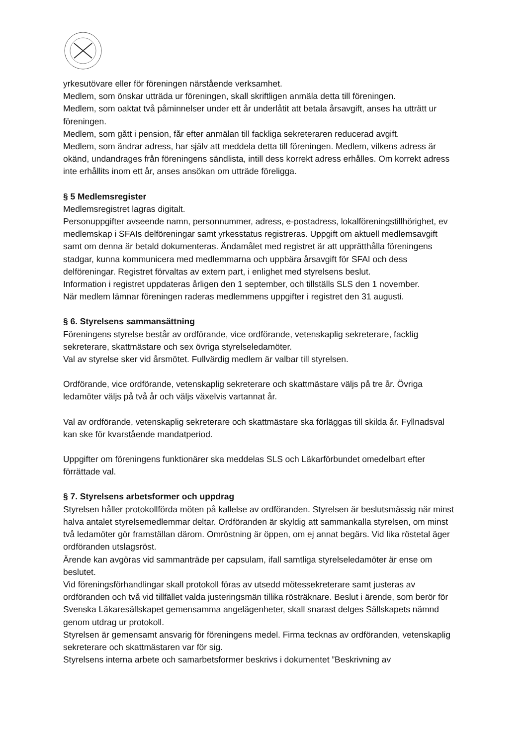yrkesutövare eller för föreningen närstående verksamhet.
Medlem, som önskar utträda ur föreningen, skall skriftligen anmäla detta till föreningen.
Medlem, som oaktat två påminnelser under ett år underlåtit att betala årsavgift, anses ha utträtt ur föreningen.
Medlem, som gått i pension, får efter anmälan till fackliga sekreteraren reducerad avgift.
Medlem, som ändrar adress, har själv att meddela detta till föreningen. Medlem, vilkens adress är okänd, undandrages från föreningens sändlista, intill dess korrekt adress erhålles. Om korrekt adress inte erhållits inom ett år, anses ansökan om utträde föreligga.
§ 5 Medlemsregister
Medlemsregistret lagras digitalt.
Personuppgifter avseende namn, personnummer, adress, e-postadress, lokalföreningstillhörighet, ev medlemskap i SFAIs delföreningar samt yrkesstatus registreras. Uppgift om aktuell medlemsavgift samt om denna är betald dokumenteras. Ändamålet med registret är att upprätthålla föreningens stadgar, kunna kommunicera med medlemmarna och uppbära årsavgift för SFAI och dess delföreningar. Registret förvaltas av extern part, i enlighet med styrelsens beslut.
Information i registret uppdateras årligen den 1 september, och tillställs SLS den 1 november.
När medlem lämnar föreningen raderas medlemmens uppgifter i registret den 31 augusti.
§ 6. Styrelsens sammansättning
Föreningens styrelse består av ordförande, vice ordförande, vetenskaplig sekreterare, facklig sekreterare, skattmästare och sex övriga styrelseledamöter.
Val av styrelse sker vid årsmötet. Fullvärdig medlem är valbar till styrelsen.
Ordförande, vice ordförande, vetenskaplig sekreterare och skattmästare väljs på tre år. Övriga ledamöter väljs på två år och väljs växelvis vartannat år.
Val av ordförande, vetenskaplig sekreterare och skattmästare ska förläggas till skilda år. Fyllnadsval kan ske för kvarstående mandatperiod.
Uppgifter om föreningens funktionärer ska meddelas SLS och Läkarförbundet omedelbart efter förrättade val.
§ 7. Styrelsens arbetsformer och uppdrag
Styrelsen håller protokollförda möten på kallelse av ordföranden. Styrelsen är beslutsmässig när minst halva antalet styrelsemedlemmar deltar. Ordföranden är skyldig att sammankalla styrelsen, om minst två ledamöter gör framställan därom. Omröstning är öppen, om ej annat begärs. Vid lika röstetal äger ordföranden utslagsröst.
Ärende kan avgöras vid sammanträde per capsulam, ifall samtliga styrelseledamöter är ense om beslutet.
Vid föreningsförhandlingar skall protokoll föras av utsedd mötessekreterare samt justeras av ordföranden och två vid tillfället valda justeringsmän tillika rösträknare. Beslut i ärende, som berör för Svenska Läkaresällskapet gemensamma angelägenheter, skall snarast delges Sällskapets nämnd genom utdrag ur protokoll.
Styrelsen är gemensamt ansvarig för föreningens medel. Firma tecknas av ordföranden, vetenskaplig sekreterare och skattmästaren var för sig.
Styrelsens interna arbete och samarbetsformer beskrivs i dokumentet ”Beskrivning av